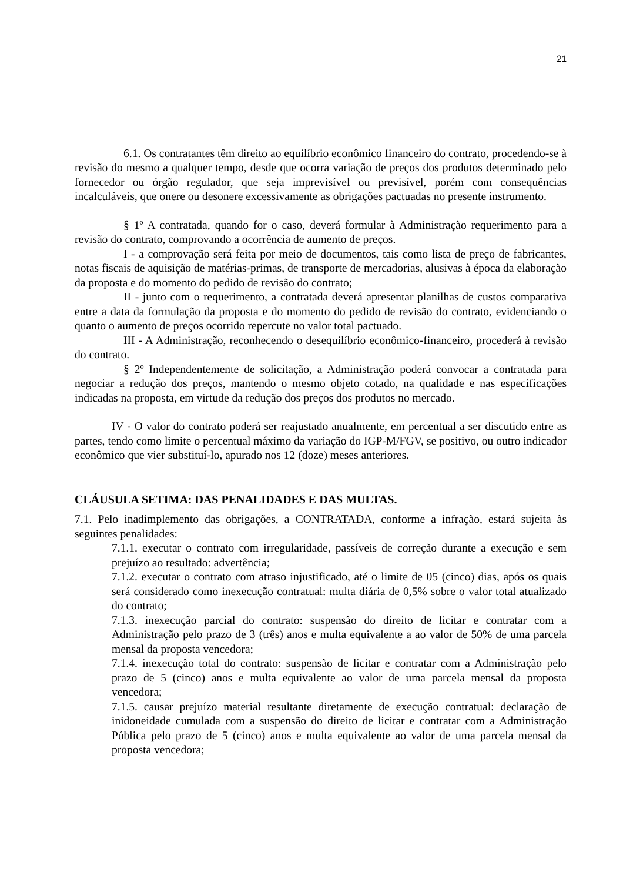21
6.1. Os contratantes têm direito ao equilíbrio econômico financeiro do contrato, procedendo-se à revisão do mesmo a qualquer tempo, desde que ocorra variação de preços dos produtos determinado pelo fornecedor ou órgão regulador, que seja imprevisível ou previsível, porém com consequências incalculáveis, que onere ou desonere excessivamente as obrigações pactuadas no presente instrumento.
§ 1º A contratada, quando for o caso, deverá formular à Administração requerimento para a revisão do contrato, comprovando a ocorrência de aumento de preços.
I - a comprovação será feita por meio de documentos, tais como lista de preço de fabricantes, notas fiscais de aquisição de matérias-primas, de transporte de mercadorias, alusivas à época da elaboração da proposta e do momento do pedido de revisão do contrato;
II - junto com o requerimento, a contratada deverá apresentar planilhas de custos comparativa entre a data da formulação da proposta e do momento do pedido de revisão do contrato, evidenciando o quanto o aumento de preços ocorrido repercute no valor total pactuado.
III - A Administração, reconhecendo o desequilíbrio econômico-financeiro, procederá à revisão do contrato.
§ 2º Independentemente de solicitação, a Administração poderá convocar a contratada para negociar a redução dos preços, mantendo o mesmo objeto cotado, na qualidade e nas especificações indicadas na proposta, em virtude da redução dos preços dos produtos no mercado.
IV - O valor do contrato poderá ser reajustado anualmente, em percentual a ser discutido entre as partes, tendo como limite o percentual máximo da variação do IGP-M/FGV, se positivo, ou outro indicador econômico que vier substituí-lo, apurado nos 12 (doze) meses anteriores.
CLÁUSULA SETIMA: DAS PENALIDADES E DAS MULTAS.
7.1. Pelo inadimplemento das obrigações, a CONTRATADA, conforme a infração, estará sujeita às seguintes penalidades:
7.1.1. executar o contrato com irregularidade, passíveis de correção durante a execução e sem prejuízo ao resultado: advertência;
7.1.2. executar o contrato com atraso injustificado, até o limite de 05 (cinco) dias, após os quais será considerado como inexecução contratual: multa diária de 0,5% sobre o valor total atualizado do contrato;
7.1.3. inexecução parcial do contrato: suspensão do direito de licitar e contratar com a Administração pelo prazo de 3 (três) anos e multa equivalente a ao valor de 50% de uma parcela mensal da proposta vencedora;
7.1.4. inexecução total do contrato: suspensão de licitar e contratar com a Administração pelo prazo de 5 (cinco) anos e multa equivalente ao valor de uma parcela mensal da proposta vencedora;
7.1.5. causar prejuízo material resultante diretamente de execução contratual: declaração de inidoneidade cumulada com a suspensão do direito de licitar e contratar com a Administração Pública pelo prazo de 5 (cinco) anos e multa equivalente ao valor de uma parcela mensal da proposta vencedora;